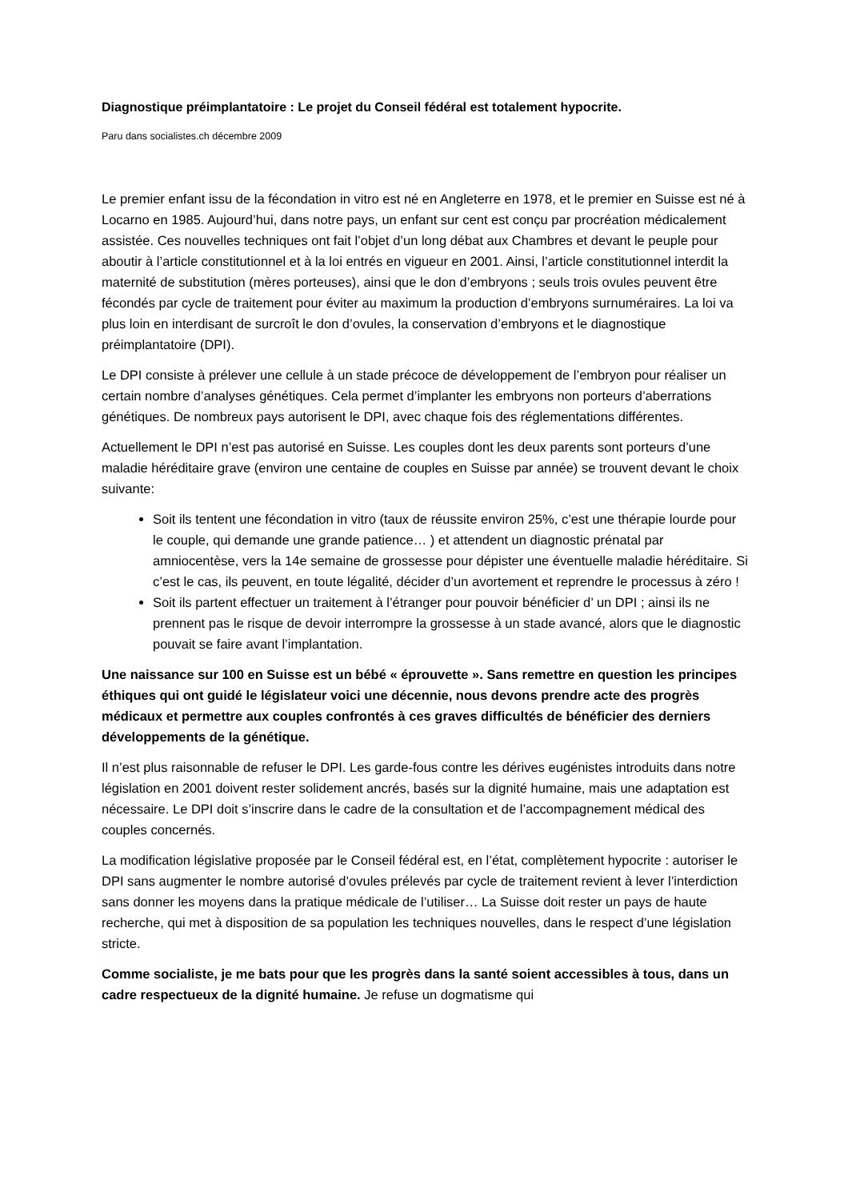Diagnostique préimplantatoire : Le projet du Conseil fédéral est totalement hypocrite.
Paru dans socialistes.ch décembre 2009
Le premier enfant issu de la fécondation in vitro est né en Angleterre en 1978, et le premier en Suisse est né à Locarno en 1985. Aujourd’hui, dans notre pays, un enfant sur cent est conçu par procréation médicalement assistée. Ces nouvelles techniques ont fait l’objet d’un long débat aux Chambres et devant le peuple pour aboutir à l’article constitutionnel et à la loi entrés en vigueur en 2001. Ainsi, l’article constitutionnel interdit la maternité de substitution (mères porteuses), ainsi que le don d’embryons ; seuls trois ovules peuvent être fécondés par cycle de traitement pour éviter au maximum la production d’embryons surnuméraires. La loi va plus loin en interdisant de surcroît le don d’ovules, la conservation d’embryons et le diagnostique préimplantatoire (DPI).
Le DPI consiste à prélever une cellule à un stade précoce de développement de l’embryon pour réaliser un certain nombre d’analyses génétiques. Cela permet d’implanter les embryons non porteurs d’aberrations génétiques. De nombreux pays autorisent le DPI, avec chaque fois des réglementations différentes.
Actuellement le DPI n’est pas autorisé en Suisse. Les couples dont les deux parents sont porteurs d’une maladie héréditaire grave (environ une centaine de couples en Suisse par année) se trouvent devant le choix suivante:
Soit ils tentent une fécondation in vitro (taux de réussite environ 25%, c’est une thérapie lourde pour le couple, qui demande une grande patience… ) et attendent un diagnostic prénatal par amniocentèse, vers la 14e semaine de grossesse pour dépister une éventuelle maladie héréditaire. Si c’est le cas, ils peuvent, en toute légalité, décider d’un avortement et reprendre le processus à zéro !
Soit ils partent effectuer un traitement à l’étranger pour pouvoir bénéficier d’ un DPI ; ainsi ils ne prennent pas le risque de devoir interrompre la grossesse à un stade avancé, alors que le diagnostic pouvait se faire avant l’implantation.
Une naissance sur 100 en Suisse est un bébé « éprouvette ». Sans remettre en question les principes éthiques qui ont guidé le législateur voici une décennie, nous devons prendre acte des progrès médicaux et permettre aux couples confrontés à ces graves difficultés de bénéficier des derniers développements de la génétique.
Il n’est plus raisonnable de refuser le DPI. Les garde-fous contre les dérives eugénistes introduits dans notre législation en 2001 doivent rester solidement ancrés, basés sur la dignité humaine, mais une adaptation est nécessaire. Le DPI doit s’inscrire dans le cadre de la consultation et de l’accompagnement médical des couples concernés.
La modification législative proposée par le Conseil fédéral est, en l’état, complètement hypocrite : autoriser le DPI sans augmenter le nombre autorisé d’ovules prélevés par cycle de traitement revient à lever l’interdiction sans donner les moyens dans la pratique médicale de l’utiliser… La Suisse doit rester un pays de haute recherche, qui met à disposition de sa population les techniques nouvelles, dans le respect d’une législation stricte.
Comme socialiste, je me bats pour que les progrès dans la santé soient accessibles à tous, dans un cadre respectueux de la dignité humaine. Je refuse un dogmatisme qui